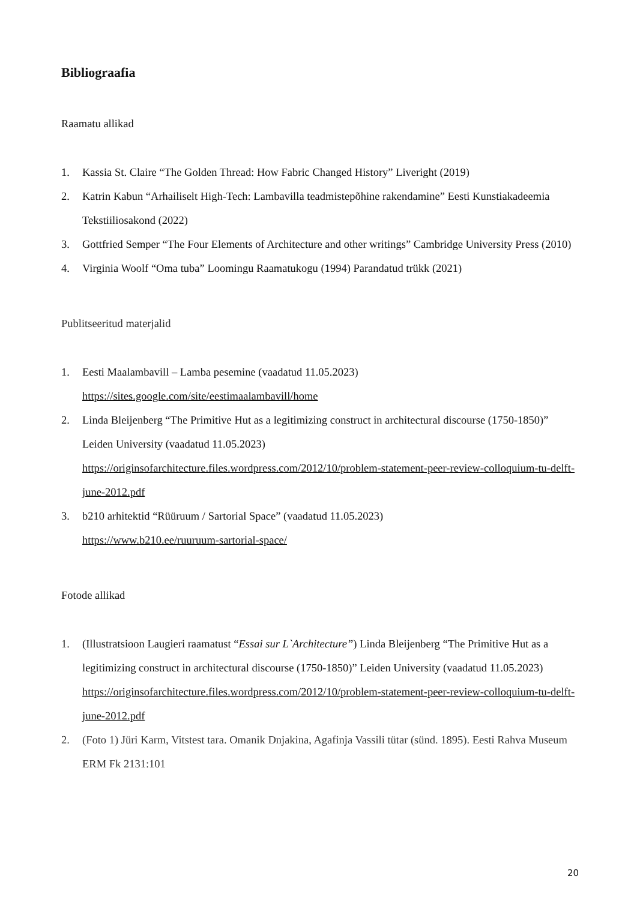Bibliograafia
Raamatu allikad
1. Kassia St. Claire “The Golden Thread: How Fabric Changed History” Liveright (2019)
2. Katrin Kabun “Arhailiselt High-Tech: Lambavilla teadmistepõhine rakendamine” Eesti Kunstiakadeemia Tekstiiliosakond (2022)
3. Gottfried Semper “The Four Elements of Architecture and other writings” Cambridge University Press (2010)
4. Virginia Woolf “Oma tuba” Loomingu Raamatukogu (1994) Parandatud trükk (2021)
Publitseeritud materjalid
1. Eesti Maalambavill – Lamba pesemine (vaadatud 11.05.2023)
https://sites.google.com/site/eestimaalambavill/home
2. Linda Bleijenberg “The Primitive Hut as a legitimizing construct in architectural discourse (1750-1850)” Leiden University (vaadatud 11.05.2023)
https://originsofarchitecture.files.wordpress.com/2012/10/problem-statement-peer-review-colloquium-tu-delft-june-2012.pdf
3. b210 arhitektid “Rüüruum / Sartorial Space” (vaadatud 11.05.2023)
https://www.b210.ee/ruuruum-sartorial-space/
Fotode allikad
1. (Illustratsioon Laugieri raamatust “Essai sur L`Architecture”) Linda Bleijenberg “The Primitive Hut as a legitimizing construct in architectural discourse (1750-1850)” Leiden University (vaadatud 11.05.2023)
https://originsofarchitecture.files.wordpress.com/2012/10/problem-statement-peer-review-colloquium-tu-delft-june-2012.pdf
2. (Foto 1) Jüri Karm, Vitstest tara. Omanik Dnjakina, Agafinja Vassili tütar (sünd. 1895). Eesti Rahva Museum ERM Fk 2131:101
20